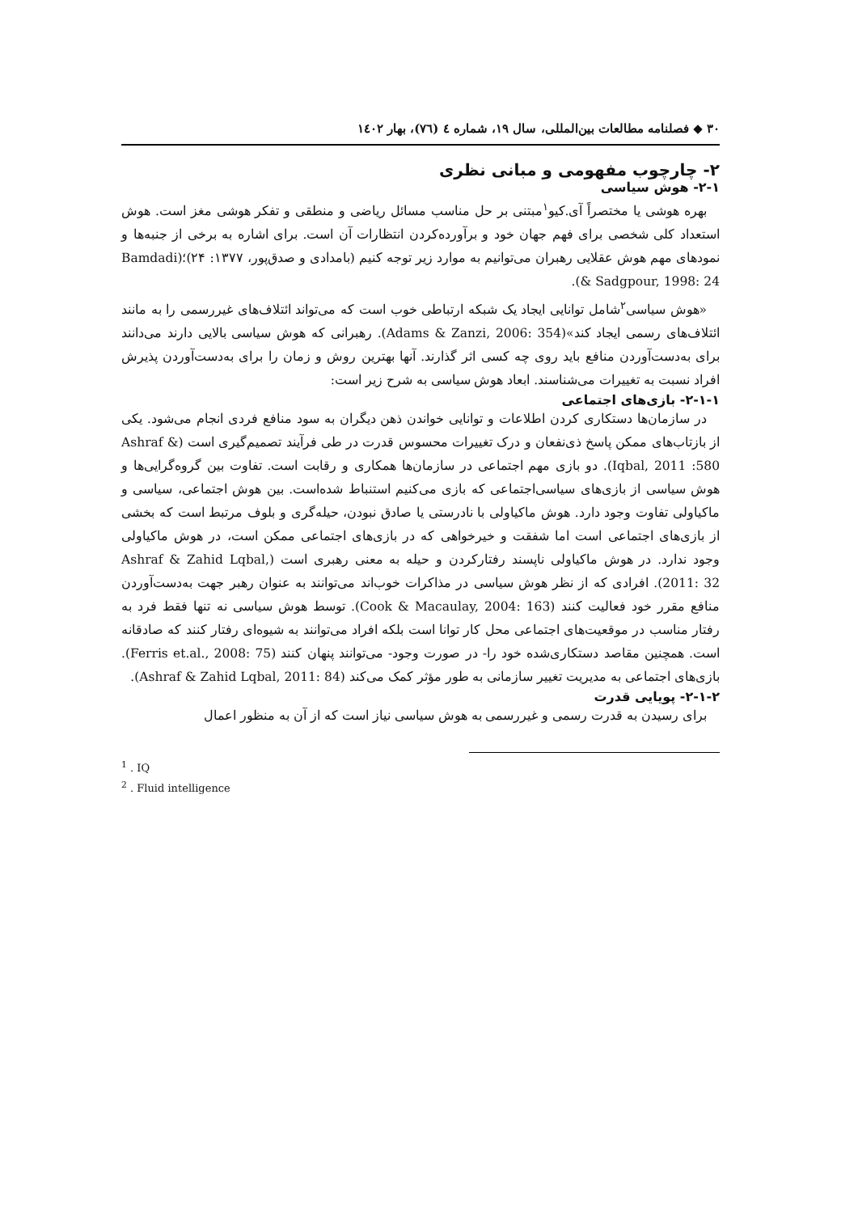۳۰ ◆ فصلنامه مطالعات بین‌المللی، سال ۱۹، شماره ٤ (٧٦)، بهار ١٤٠٢
۲- چارچوب مفهومی و مبانی نظری
۲-۱- هوش سیاسی
بهره هوشی یا مختصراً آی.کیو<sup>۱</sup>مبتنی بر حل مناسب مسائل ریاضی و منطقی و تفکر هوشی مغز است. هوش استعداد کلی شخصی برای فهم جهان خود و برآورده‌کردن انتظارات آن است. برای اشاره به برخی از جنبه‌ها و نمودهای مهم هوش عقلایی رهبران می‌توانیم به موارد زیر توجه کنیم (بامدادی و صدق‌پور، ۱۳۷۷: ۲۴)؛(Bamdadi & Sadgpour, 1998: 24).
«هوش سیاسی<sup>۲</sup>شامل توانایی ایجاد یک شبکه ارتباطی خوب است که می‌تواند ائتلاف‌های غیررسمی را به مانند ائتلاف‌های رسمی ایجاد کند»(Adams & Zanzi, 2006: 354). رهبرانی که هوش سیاسی بالایی دارند می‌دانند برای به‌دست‌آوردن منافع باید روی چه کسی اثر گذارند. آنها بهترین روش و زمان را برای به‌دست‌آوردن پذیرش افراد نسبت به تغییرات می‌شناسند. ابعاد هوش سیاسی به شرح زیر است:
۲-۱-۱- بازی‌های اجتماعی
در سازمان‌ها دستکاری کردن اطلاعات و توانایی خواندن ذهن دیگران به سود منافع فردی انجام می‌شود. یکی از بازتاب‌های ممکن پاسخ ذی‌نفعان و درک تغییرات محسوس قدرت در طی فرآیند تصمیم‌گیری است (Ashraf & Iqbal, 2011 :580). دو بازی مهم اجتماعی در سازمان‌ها همکاری و رقابت است. تفاوت بین گروه‌گرایی‌ها و هوش سیاسی از بازی‌های سیاسی‌اجتماعی که بازی می‌کنیم استنباط شده‌است. بین هوش اجتماعی، سیاسی و ماکیاولی تفاوت وجود دارد. هوش ماکیاولی با نادرستی یا صادق نبودن، حیله‌گری و بلوف مرتبط است که بخشی از بازی‌های اجتماعی است اما شفقت و خیرخواهی که در بازی‌های اجتماعی ممکن است، در هوش ماکیاولی وجود ندارد. در هوش ماکیاولی ناپسند رفتارکردن و حیله به معنی رهبری است (Ashraf & Zahid Lqbal, 2011: 32). افرادی که از نظر هوش سیاسی در مذاکرات خوب‌اند می‌توانند به عنوان رهبر جهت به‌دست‌آوردن منافع مقرر خود فعالیت کنند (Cook & Macaulay, 2004: 163). توسط هوش سیاسی نه تنها فقط فرد به رفتار مناسب در موقعیت‌های اجتماعی محل کار توانا است بلکه افراد می‌توانند به شیوه‌ای رفتار کنند که صادقانه است. همچنین مقاصد دستکاری‌شده خود را- در صورت وجود- می‌توانند پنهان کنند (Ferris et.al., 2008: 75). بازی‌های اجتماعی به مدیریت تغییر سازمانی به طور مؤثر کمک می‌کند (Ashraf & Zahid Lqbal, 2011: 84).
۲-۱-۲- پویایی قدرت
برای رسیدن به قدرت رسمی و غیررسمی به هوش سیاسی نیاز است که از آن به منظور اعمال
<sup>1</sup> . IQ
<sup>2</sup> . Fluid intelligence